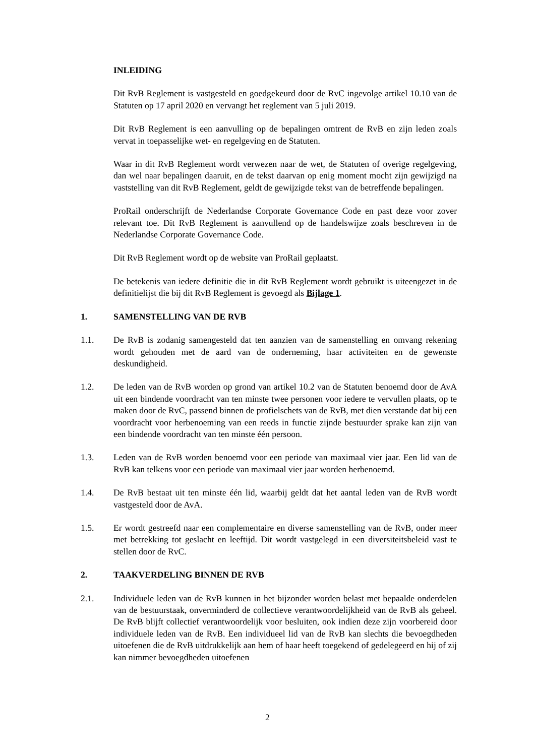INLEIDING
Dit RvB Reglement is vastgesteld en goedgekeurd door de RvC ingevolge artikel 10.10 van de Statuten op 17 april 2020 en vervangt het reglement van 5 juli 2019.
Dit RvB Reglement is een aanvulling op de bepalingen omtrent de RvB en zijn leden zoals vervat in toepasselijke wet- en regelgeving en de Statuten.
Waar in dit RvB Reglement wordt verwezen naar de wet, de Statuten of overige regelgeving, dan wel naar bepalingen daaruit, en de tekst daarvan op enig moment mocht zijn gewijzigd na vaststelling van dit RvB Reglement, geldt de gewijzigde tekst van de betreffende bepalingen.
ProRail onderschrijft de Nederlandse Corporate Governance Code en past deze voor zover relevant toe. Dit RvB Reglement is aanvullend op de handelswijze zoals beschreven in de Nederlandse Corporate Governance Code.
Dit RvB Reglement wordt op de website van ProRail geplaatst.
De betekenis van iedere definitie die in dit RvB Reglement wordt gebruikt is uiteengezet in de definitielijst die bij dit RvB Reglement is gevoegd als Bijlage 1.
1. SAMENSTELLING VAN DE RVB
1.1. De RvB is zodanig samengesteld dat ten aanzien van de samenstelling en omvang rekening wordt gehouden met de aard van de onderneming, haar activiteiten en de gewenste deskundigheid.
1.2. De leden van de RvB worden op grond van artikel 10.2 van de Statuten benoemd door de AvA uit een bindende voordracht van ten minste twee personen voor iedere te vervullen plaats, op te maken door de RvC, passend binnen de profielschets van de RvB, met dien verstande dat bij een voordracht voor herbenoeming van een reeds in functie zijnde bestuurder sprake kan zijn van een bindende voordracht van ten minste één persoon.
1.3. Leden van de RvB worden benoemd voor een periode van maximaal vier jaar. Een lid van de RvB kan telkens voor een periode van maximaal vier jaar worden herbenoemd.
1.4. De RvB bestaat uit ten minste één lid, waarbij geldt dat het aantal leden van de RvB wordt vastgesteld door de AvA.
1.5. Er wordt gestreefd naar een complementaire en diverse samenstelling van de RvB, onder meer met betrekking tot geslacht en leeftijd. Dit wordt vastgelegd in een diversiteitsbeleid vast te stellen door de RvC.
2. TAAKVERDELING BINNEN DE RVB
2.1. Individuele leden van de RvB kunnen in het bijzonder worden belast met bepaalde onderdelen van de bestuurstaak, onverminderd de collectieve verantwoordelijkheid van de RvB als geheel. De RvB blijft collectief verantwoordelijk voor besluiten, ook indien deze zijn voorbereid door individuele leden van de RvB. Een individueel lid van de RvB kan slechts die bevoegdheden uitoefenen die de RvB uitdrukkelijk aan hem of haar heeft toegekend of gedelegeerd en hij of zij kan nimmer bevoegdheden uitoefenen
2